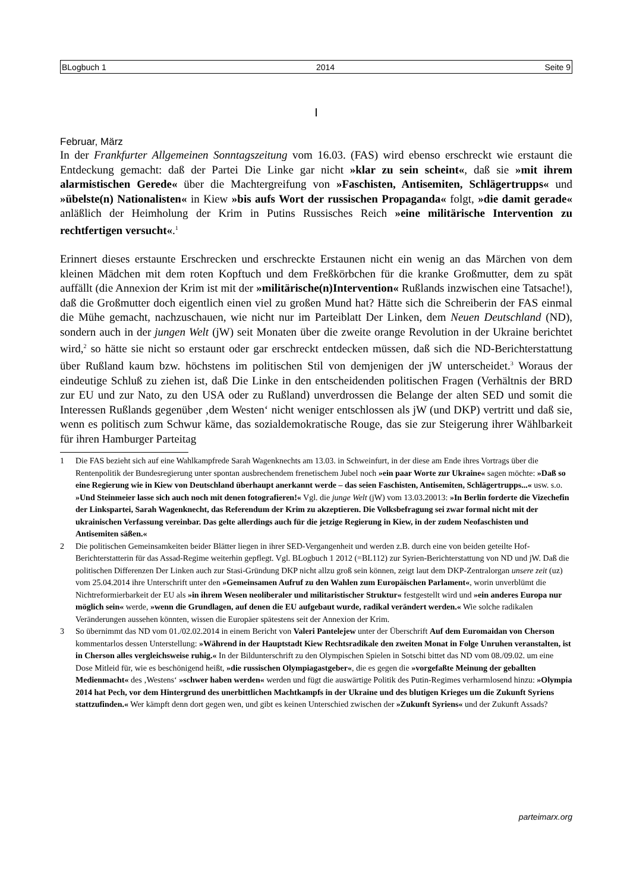BLogbuch 1 2014 Seite 9
I
Februar, März
In der Frankfurter Allgemeinen Sonntagszeitung vom 16.03. (FAS) wird ebenso erschreckt wie erstaunt die Entdeckung gemacht: daß der Partei Die Linke gar nicht »klar zu sein scheint«, daß sie »mit ihrem alarmistischen Gerede« über die Machtergreifung von »Faschisten, Antisemiten, Schlägertrupps« und »übelste(n) Nationalisten« in Kiew »bis aufs Wort der russischen Propaganda« folgt, »die damit gerade« anläßlich der Heimholung der Krim in Putins Russisches Reich »eine militärische Intervention zu rechtfertigen versucht«.<sup>1</sup>
Erinnert dieses erstaunte Erschrecken und erschreckte Erstaunen nicht ein wenig an das Märchen von dem kleinen Mädchen mit dem roten Kopftuch und dem Freßkörbchen für die kranke Großmutter, dem zu spät auffällt (die Annexion der Krim ist mit der »militärische(n)Intervention« Rußlands inzwischen eine Tatsache!), daß die Großmutter doch eigentlich einen viel zu großen Mund hat? Hätte sich die Schreiberin der FAS einmal die Mühe gemacht, nachzuschauen, wie nicht nur im Parteiblatt Der Linken, dem Neuen Deutschland (ND), sondern auch in der jungen Welt (jW) seit Monaten über die zweite orange Revolution in der Ukraine berichtet wird,<sup>2</sup> so hätte sie nicht so erstaunt oder gar erschreckt entdecken müssen, daß sich die ND-Berichterstattung über Rußland kaum bzw. höchstens im politischen Stil von demjenigen der jW unterscheidet.<sup>3</sup> Woraus der eindeutige Schluß zu ziehen ist, daß Die Linke in den entscheidenden politischen Fragen (Verhältnis der BRD zur EU und zur Nato, zu den USA oder zu Rußland) unverdrossen die Belange der alten SED und somit die Interessen Rußlands gegenüber ‚dem Westen‘ nicht weniger entschlossen als jW (und DKP) vertritt und daß sie, wenn es politisch zum Schwur käme, das sozialdemokratische Rouge, das sie zur Steigerung ihrer Wählbarkeit für ihren Hamburger Parteitag
1 Die FAS bezieht sich auf eine Wahlkampfrede Sarah Wagenknechts am 13.03. in Schweinfurt, in der diese am Ende ihres Vortrags über die Rentenpolitik der Bundesregierung unter spontan ausbrechendem frenetischem Jubel noch »ein paar Worte zur Ukraine« sagen möchte: »Daß so eine Regierung wie in Kiew von Deutschland überhaupt anerkannt werde – das seien Faschisten, Antisemiten, Schlägertrupps...« usw. s.o. »Und Steinmeier lasse sich auch noch mit denen fotografieren!« Vgl. die junge Welt (jW) vom 13.03.20013: »In Berlin forderte die Vizechefin der Linkspartei, Sarah Wagenknecht, das Referendum der Krim zu akzeptieren. Die Volksbefragung sei zwar formal nicht mit der ukrainischen Verfassung vereinbar. Das gelte allerdings auch für die jetzige Regierung in Kiew, in der zudem Neofaschisten und Antisemiten säßen.«
2 Die politischen Gemeinsamkeiten beider Blätter liegen in ihrer SED-Vergangenheit und werden z.B. durch eine von beiden geteilte Hof-Berichterstatterin für das Assad-Regime weiterhin gepflegt. Vgl. BLogbuch 1 2012 (=BL112) zur Syrien-Berichterstattung von ND und jW. Daß die politischen Differenzen Der Linken auch zur Stasi-Gründung DKP nicht allzu groß sein können, zeigt laut dem DKP-Zentralorgan unsere zeit (uz) vom 25.04.2014 ihre Unterschrift unter den »Gemeinsamen Aufruf zu den Wahlen zum Europäischen Parlament«, worin unverblümt die Nichtreformierbarkeit der EU als »in ihrem Wesen neoliberaler und militaristischer Struktur« festgestellt wird und »ein anderes Europa nur möglich sein« werde, »wenn die Grundlagen, auf denen die EU aufgebaut wurde, radikal verändert werden.« Wie solche radikalen Veränderungen aussehen könnten, wissen die Europäer spätestens seit der Annexion der Krim.
3 So übernimmt das ND vom 01./02.02.2014 in einem Bericht von Valeri Pantelejew unter der Überschrift Auf dem Euromaidan von Cherson kommentarlos dessen Unterstellung: »Während in der Hauptstadt Kiew Rechtsradikale den zweiten Monat in Folge Unruhen veranstalten, ist in Cherson alles vergleichsweise ruhig.« In der Bildunterschrift zu den Olympischen Spielen in Sotschi bittet das ND vom 08./09.02. um eine Dose Mitleid für, wie es beschönigend heißt, »die russischen Olympiagastgeber«, die es gegen die »vorgefaßte Meinung der geballten Medienmacht« des ‚Westens‘ »schwer haben werden« werden und fügt die auswärtige Politik des Putin-Regimes verharmlosend hinzu: »Olympia 2014 hat Pech, vor dem Hintergrund des unerbittlichen Machtkampfs in der Ukraine und des blutigen Krieges um die Zukunft Syriens stattzufinden.« Wer kämpft denn dort gegen wen, und gibt es keinen Unterschied zwischen der »Zukunft Syriens« und der Zukunft Assads?
parteimarx.org